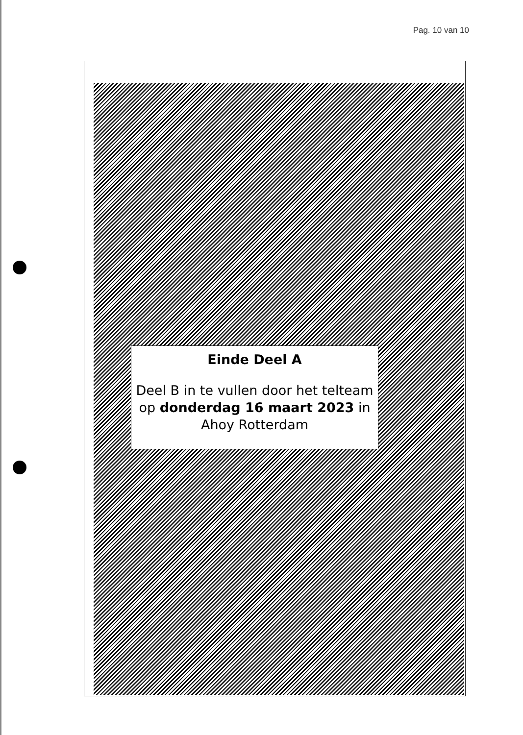Pag. 10 van 10
Einde Deel A
Deel B in te vullen door het telteam op donderdag 16 maart 2023 in Ahoy Rotterdam